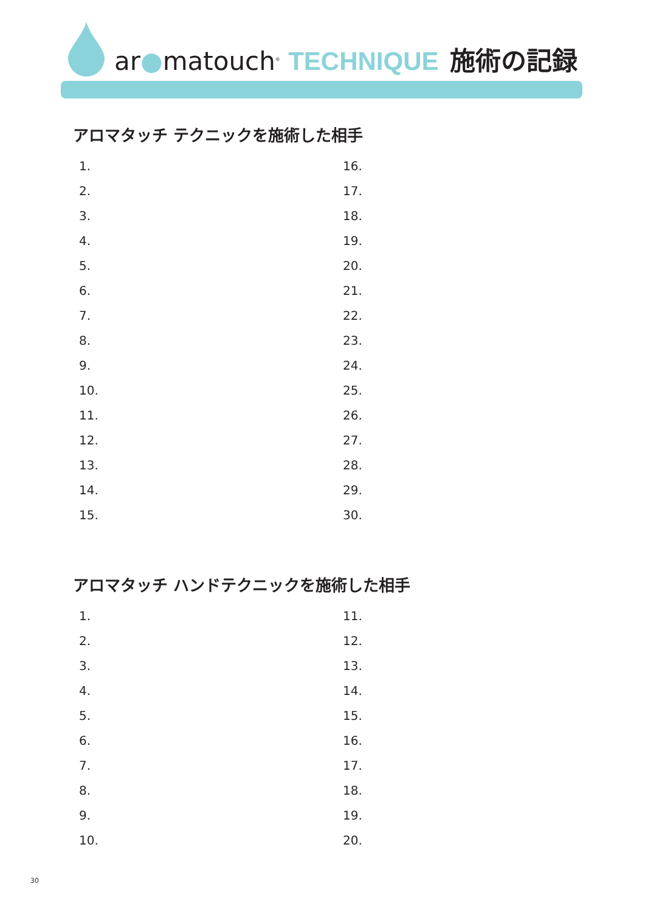ar●matouch<sup>®</sup> TECHNIQUE 施術の記録
アロマタッチ テクニックを施術した相手
1.
2.
3.
4.
5.
6.
7.
8.
9.
10.
11.
12.
13.
14.
15.
16.
17.
18.
19.
20.
21.
22.
23.
24.
25.
26.
27.
28.
29.
30.
アロマタッチ ハンドテクニックを施術した相手
1.
2.
3.
4.
5.
6.
7.
8.
9.
10.
11.
12.
13.
14.
15.
16.
17.
18.
19.
20.
30